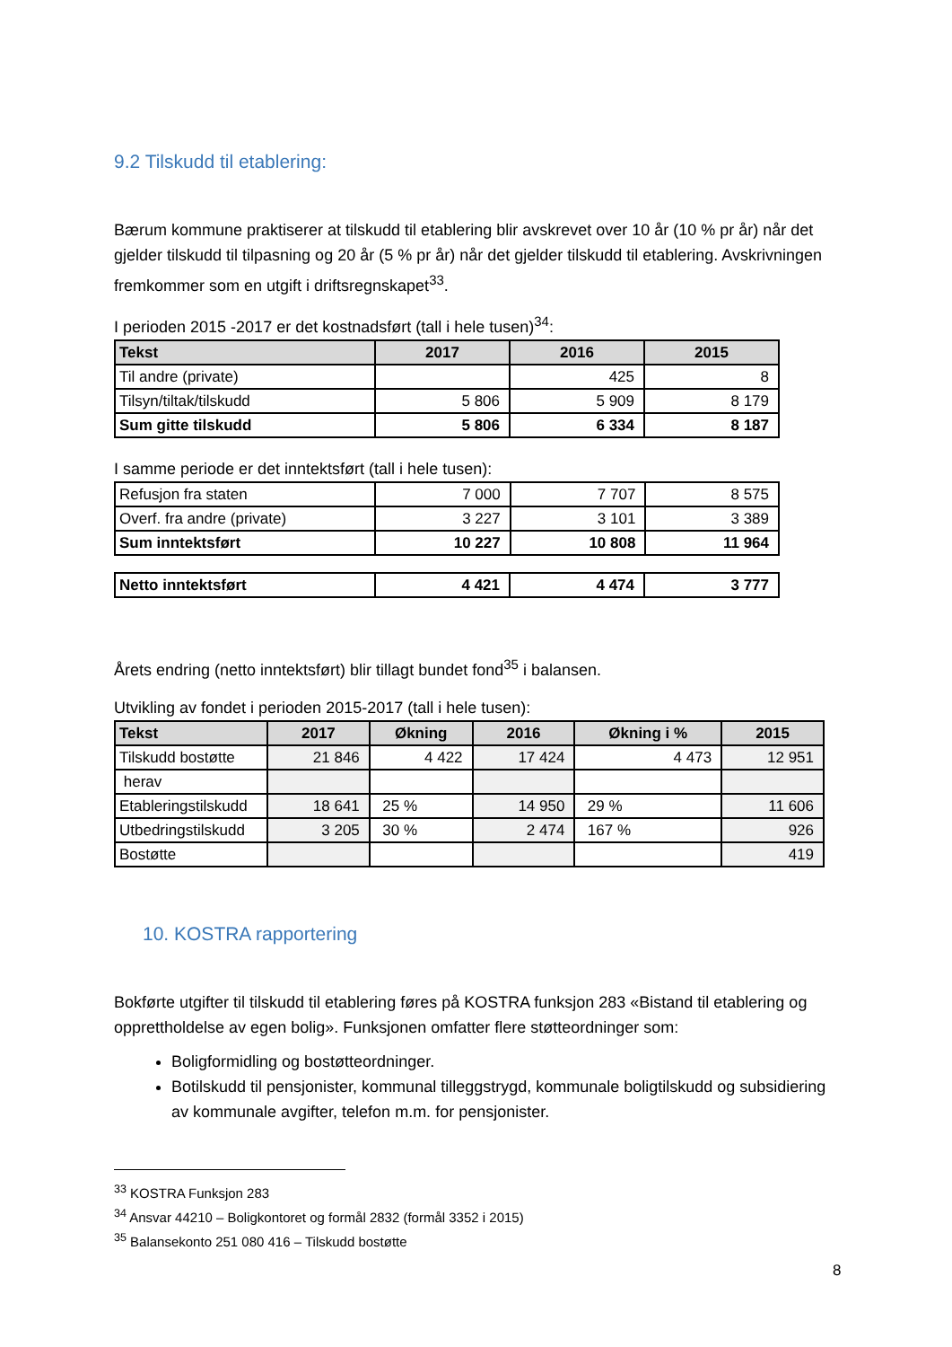9.2 Tilskudd til etablering:
Bærum kommune praktiserer at tilskudd til etablering blir avskrevet over 10 år (10 % pr år) når det gjelder tilskudd til tilpasning og 20 år (5 % pr år) når det gjelder tilskudd til etablering. Avskrivningen fremkommer som en utgift i driftsregnskapet<sup>33</sup>.
I perioden 2015 -2017 er det kostnadsført (tall i hele tusen)<sup>34</sup>:
| Tekst | 2017 | 2016 | 2015 |
| --- | --- | --- | --- |
| Til andre (private) | | 425 | 8 |
| Tilsyn/tiltak/tilskudd | 5 806 | 5 909 | 8 179 |
| Sum gitte tilskudd | 5 806 | 6 334 | 8 187 |
I samme periode er det inntektsført (tall i hele tusen):
| Refusjon fra staten | 7 000 | 7 707 | 8 575 |
| Overf. fra andre (private) | 3 227 | 3 101 | 3 389 |
| Sum inntektsført | 10 227 | 10 808 | 11 964 |
| Netto inntektsført | 4 421 | 4 474 | 3 777 |
Årets endring (netto inntektsført) blir tillagt bundet fond<sup>35</sup> i balansen.
Utvikling av fondet i perioden 2015-2017 (tall i hele tusen):
| Tekst | 2017 | Økning | 2016 | Økning i % | 2015 |
| --- | --- | --- | --- | --- | --- |
| Tilskudd bostøtte | 21 846 | 4 422 | 17 424 | 4 473 | 12 951 |
| herav | | | | | |
| Etableringstilskudd | 18 641 | 25 % | 14 950 | 29 % | 11 606 |
| Utbedringstilskudd | 3 205 | 30 % | 2 474 | 167 % | 926 |
| Bostøtte | | | | | 419 |
10. KOSTRA rapportering
Bokførte utgifter til tilskudd til etablering føres på KOSTRA funksjon 283 «Bistand til etablering og opprettholdelse av egen bolig». Funksjonen omfatter flere støtteordninger som:
Boligformidling og bostøtteordninger.
Botilskudd til pensjonister, kommunal tilleggstrygd, kommunale boligtilskudd og subsidiering av kommunale avgifter, telefon m.m. for pensjonister.
<sup>33</sup> KOSTRA Funksjon 283
<sup>34</sup> Ansvar 44210 – Boligkontoret og formål 2832 (formål 3352 i 2015)
<sup>35</sup> Balansekonto 251 080 416 – Tilskudd bostøtte
8